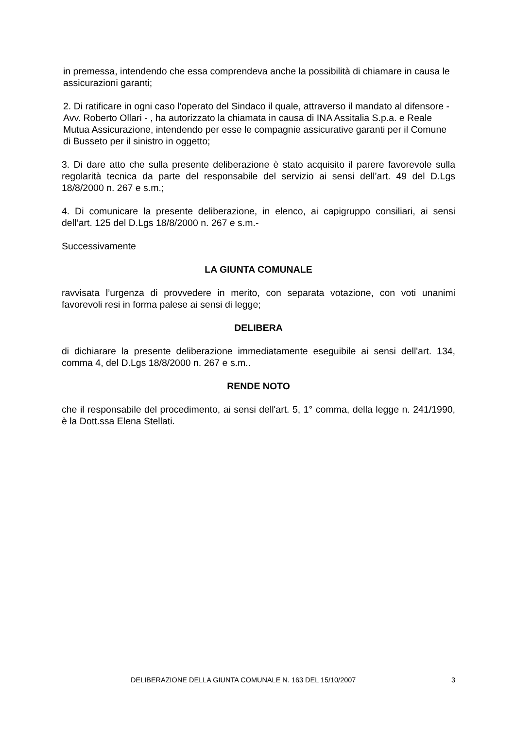in premessa, intendendo che essa comprendeva anche la possibilità di chiamare in causa le assicurazioni garanti;
2. Di ratificare in ogni caso l'operato del Sindaco il quale, attraverso il mandato al difensore - Avv. Roberto Ollari - , ha autorizzato la chiamata in causa di INA Assitalia S.p.a. e Reale Mutua Assicurazione, intendendo per esse le compagnie assicurative garanti per il Comune di Busseto per il sinistro in oggetto;
3. Di dare atto che sulla presente deliberazione è stato acquisito il parere favorevole sulla regolarità tecnica da parte del responsabile del servizio ai sensi dell’art. 49 del D.Lgs 18/8/2000 n. 267 e s.m.;
4. Di comunicare la presente deliberazione, in elenco, ai capigruppo consiliari, ai sensi dell’art. 125 del D.Lgs 18/8/2000 n. 267 e s.m.-
Successivamente
LA GIUNTA COMUNALE
ravvisata l’urgenza di provvedere in merito, con separata votazione, con voti unanimi favorevoli resi in forma palese ai sensi di legge;
DELIBERA
di dichiarare la presente deliberazione immediatamente eseguibile ai sensi dell'art. 134, comma 4, del D.Lgs 18/8/2000 n. 267 e s.m..
RENDE NOTO
che il responsabile del procedimento, ai sensi dell'art. 5, 1° comma, della legge n. 241/1990, è la Dott.ssa Elena Stellati.
DELIBERAZIONE DELLA GIUNTA COMUNALE N. 163 DEL 15/10/2007 3